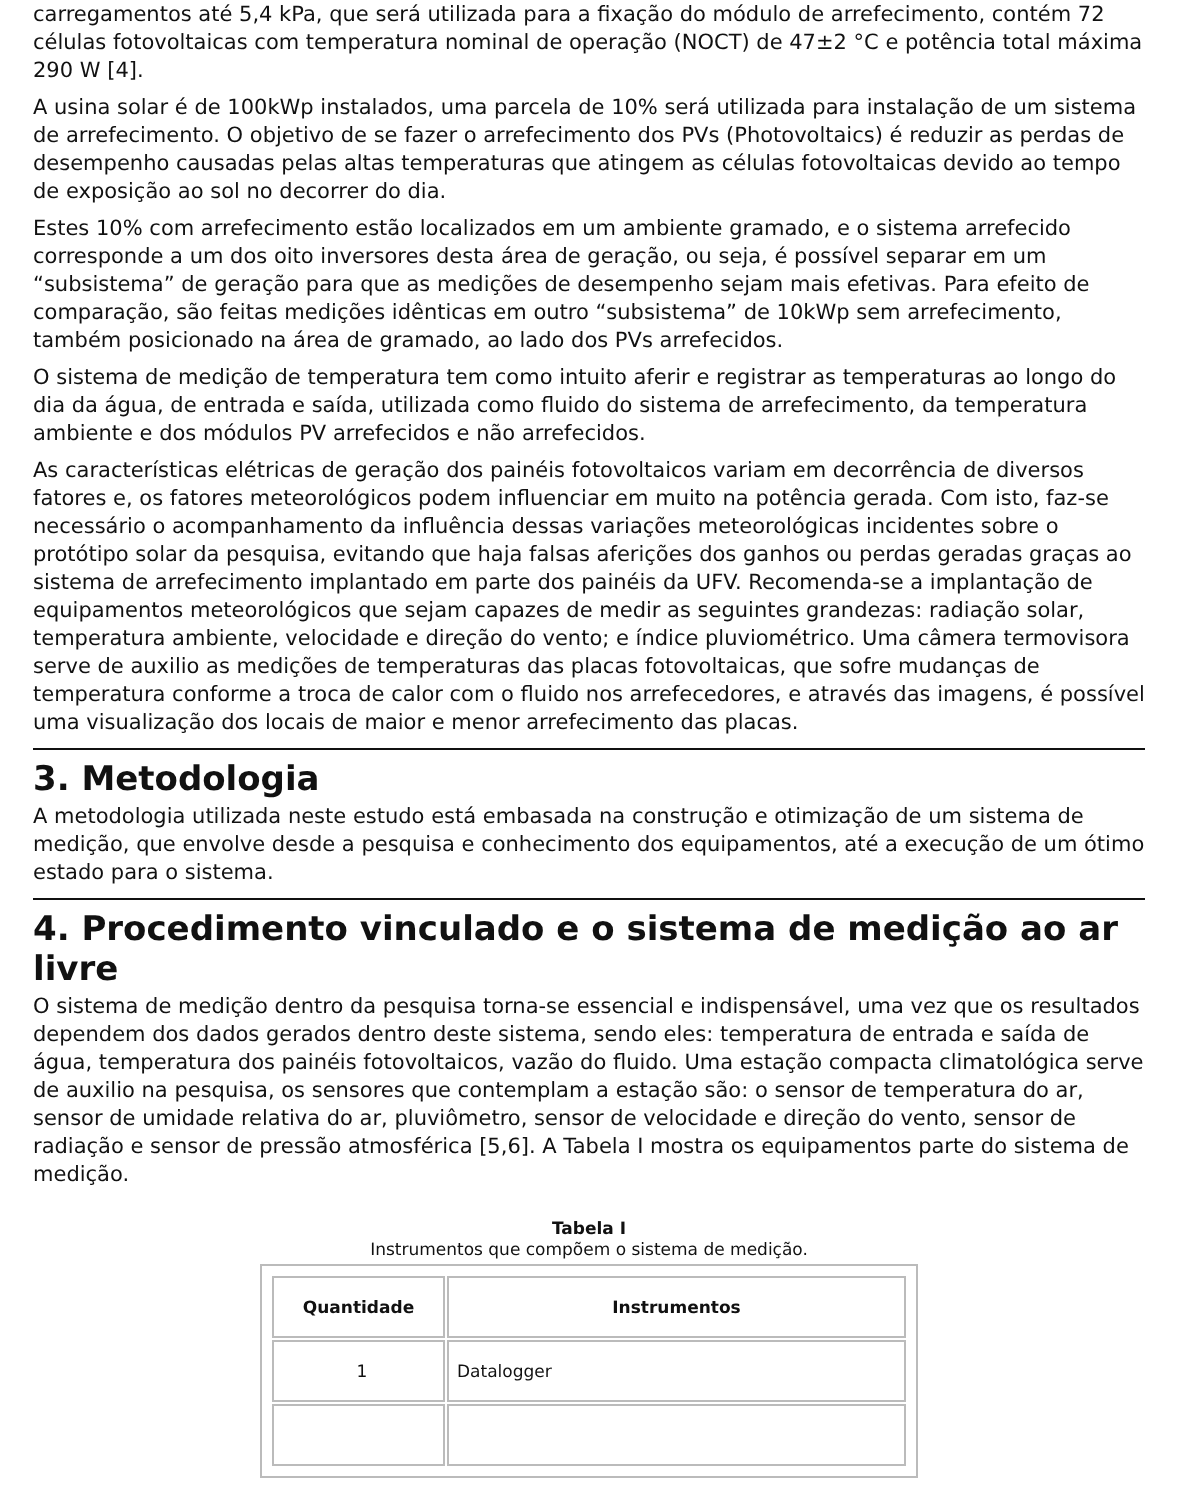carregamentos até 5,4 kPa, que será utilizada para a fixação do módulo de arrefecimento, contém 72 células fotovoltaicas com temperatura nominal de operação (NOCT) de 47±2 °C e potência total máxima 290 W [4].
A usina solar é de 100kWp instalados, uma parcela de 10% será utilizada para instalação de um sistema de arrefecimento. O objetivo de se fazer o arrefecimento dos PVs (Photovoltaics) é reduzir as perdas de desempenho causadas pelas altas temperaturas que atingem as células fotovoltaicas devido ao tempo de exposição ao sol no decorrer do dia.
Estes 10% com arrefecimento estão localizados em um ambiente gramado, e o sistema arrefecido corresponde a um dos oito inversores desta área de geração, ou seja, é possível separar em um “subsistema” de geração para que as medições de desempenho sejam mais efetivas. Para efeito de comparação, são feitas medições idênticas em outro “subsistema” de 10kWp sem arrefecimento, também posicionado na área de gramado, ao lado dos PVs arrefecidos.
O sistema de medição de temperatura tem como intuito aferir e registrar as temperaturas ao longo do dia da água, de entrada e saída, utilizada como fluido do sistema de arrefecimento, da temperatura ambiente e dos módulos PV arrefecidos e não arrefecidos.
As características elétricas de geração dos painéis fotovoltaicos variam em decorrência de diversos fatores e, os fatores meteorológicos podem influenciar em muito na potência gerada. Com isto, faz-se necessário o acompanhamento da influência dessas variações meteorológicas incidentes sobre o protótipo solar da pesquisa, evitando que haja falsas aferições dos ganhos ou perdas geradas graças ao sistema de arrefecimento implantado em parte dos painéis da UFV. Recomenda-se a implantação de equipamentos meteorológicos que sejam capazes de medir as seguintes grandezas: radiação solar, temperatura ambiente, velocidade e direção do vento; e índice pluviométrico. Uma câmera termovisora serve de auxilio as medições de temperaturas das placas fotovoltaicas, que sofre mudanças de temperatura conforme a troca de calor com o fluido nos arrefecedores, e através das imagens, é possível uma visualização dos locais de maior e menor arrefecimento das placas.
3. Metodologia
A metodologia utilizada neste estudo está embasada na construção e otimização de um sistema de medição, que envolve desde a pesquisa e conhecimento dos equipamentos, até a execução de um ótimo estado para o sistema.
4. Procedimento vinculado e o sistema de medição ao ar livre
O sistema de medição dentro da pesquisa torna-se essencial e indispensável, uma vez que os resultados dependem dos dados gerados dentro deste sistema, sendo eles: temperatura de entrada e saída de água, temperatura dos painéis fotovoltaicos, vazão do fluido. Uma estação compacta climatológica serve de auxilio na pesquisa, os sensores que contemplam a estação são: o sensor de temperatura do ar, sensor de umidade relativa do ar, pluviômetro, sensor de velocidade e direção do vento, sensor de radiação e sensor de pressão atmosférica [5,6]. A Tabela I mostra os equipamentos parte do sistema de medição.
Tabela I
Instrumentos que compõem o sistema de medição.
| Quantidade | Instrumentos |
| --- | --- |
| 1 | Datalogger |